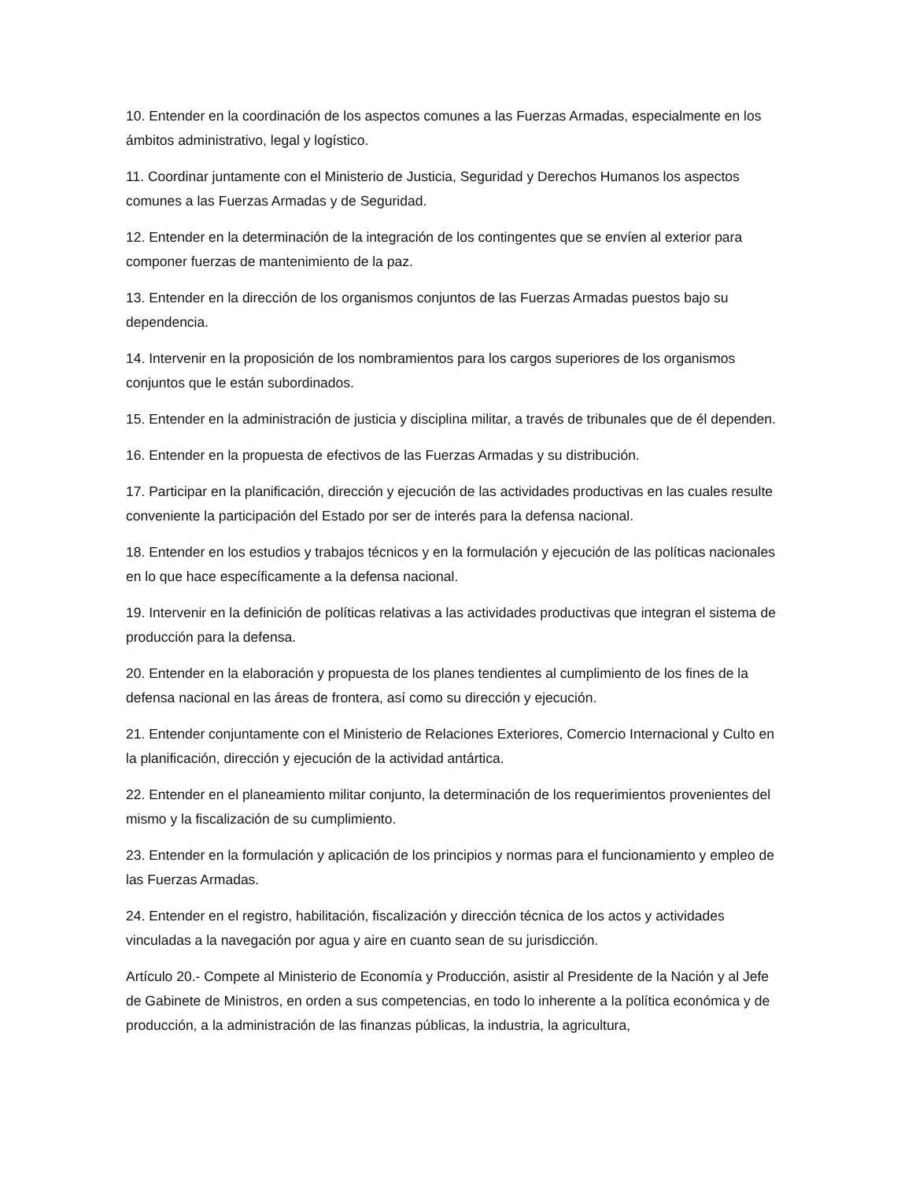10. Entender en la coordinación de los aspectos comunes a las Fuerzas Armadas, especialmente en los ámbitos administrativo, legal y logístico.
11. Coordinar juntamente con el Ministerio de Justicia, Seguridad y Derechos Humanos los aspectos comunes a las Fuerzas Armadas y de Seguridad.
12. Entender en la determinación de la integración de los contingentes que se envíen al exterior para componer fuerzas de mantenimiento de la paz.
13. Entender en la dirección de los organismos conjuntos de las Fuerzas Armadas puestos bajo su dependencia.
14. Intervenir en la proposición de los nombramientos para los cargos superiores de los organismos conjuntos que le están subordinados.
15. Entender en la administración de justicia y disciplina militar, a través de tribunales que de él dependen.
16. Entender en la propuesta de efectivos de las Fuerzas Armadas y su distribución.
17. Participar en la planificación, dirección y ejecución de las actividades productivas en las cuales resulte conveniente la participación del Estado por ser de interés para la defensa nacional.
18. Entender en los estudios y trabajos técnicos y en la formulación y ejecución de las políticas nacionales en lo que hace específicamente a la defensa nacional.
19. Intervenir en la definición de políticas relativas a las actividades productivas que integran el sistema de producción para la defensa.
20. Entender en la elaboración y propuesta de los planes tendientes al cumplimiento de los fines de la defensa nacional en las áreas de frontera, así como su dirección y ejecución.
21. Entender conjuntamente con el Ministerio de Relaciones Exteriores, Comercio Internacional y Culto en la planificación, dirección y ejecución de la actividad antártica.
22. Entender en el planeamiento militar conjunto, la determinación de los requerimientos provenientes del mismo y la fiscalización de su cumplimiento.
23. Entender en la formulación y aplicación de los principios y normas para el funcionamiento y empleo de las Fuerzas Armadas.
24. Entender en el registro, habilitación, fiscalización y dirección técnica de los actos y actividades vinculadas a la navegación por agua y aire en cuanto sean de su jurisdicción.
Artículo 20.- Compete al Ministerio de Economía y Producción, asistir al Presidente de la Nación y al Jefe de Gabinete de Ministros, en orden a sus competencias, en todo lo inherente a la política económica y de producción, a la administración de las finanzas públicas, la industria, la agricultura,